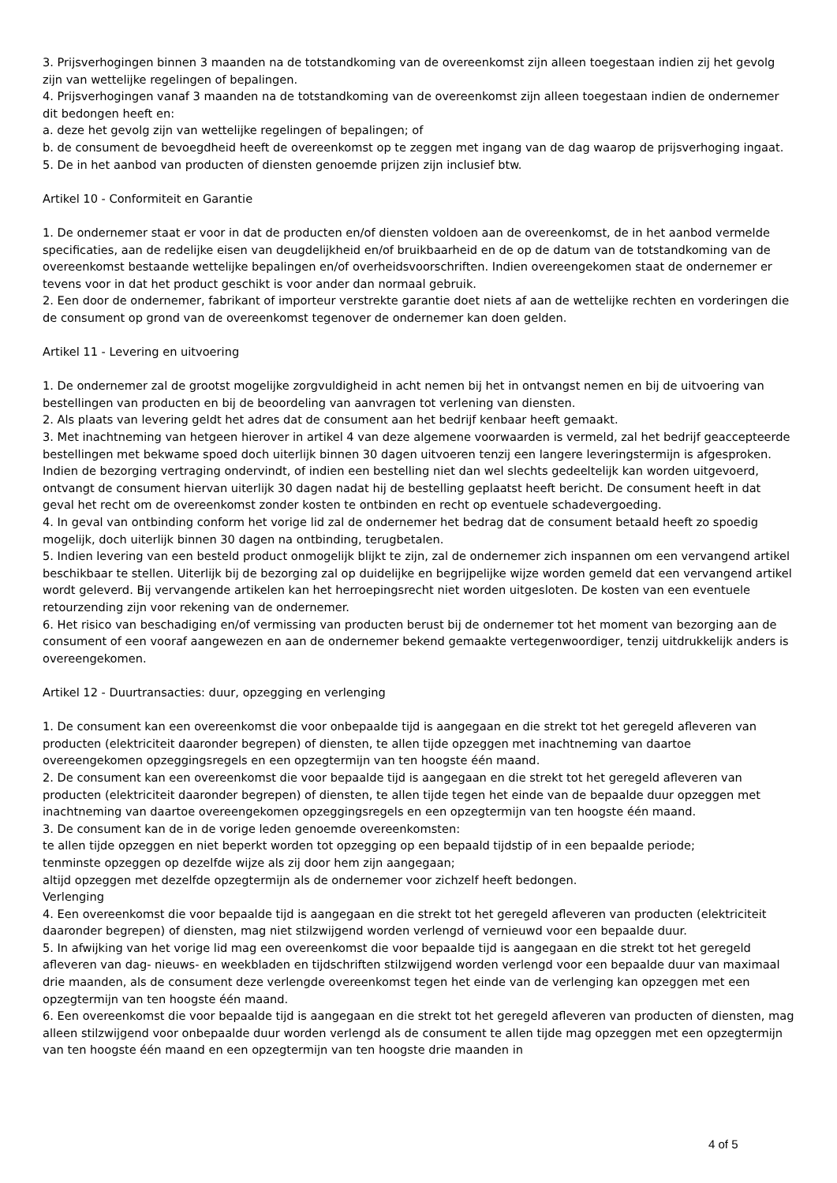3. Prijsverhogingen binnen 3 maanden na de totstandkoming van de overeenkomst zijn alleen toegestaan indien zij het gevolg zijn van wettelijke regelingen of bepalingen.
4. Prijsverhogingen vanaf 3 maanden na de totstandkoming van de overeenkomst zijn alleen toegestaan indien de ondernemer dit bedongen heeft en:
a. deze het gevolg zijn van wettelijke regelingen of bepalingen; of
b. de consument de bevoegdheid heeft de overeenkomst op te zeggen met ingang van de dag waarop de prijsverhoging ingaat.
5. De in het aanbod van producten of diensten genoemde prijzen zijn inclusief btw.
Artikel 10 - Conformiteit en Garantie
1. De ondernemer staat er voor in dat de producten en/of diensten voldoen aan de overeenkomst, de in het aanbod vermelde specificaties, aan de redelijke eisen van deugdelijkheid en/of bruikbaarheid en de op de datum van de totstandkoming van de overeenkomst bestaande wettelijke bepalingen en/of overheidsvoorschriften. Indien overeengekomen staat de ondernemer er tevens voor in dat het product geschikt is voor ander dan normaal gebruik.
2. Een door de ondernemer, fabrikant of importeur verstrekte garantie doet niets af aan de wettelijke rechten en vorderingen die de consument op grond van de overeenkomst tegenover de ondernemer kan doen gelden.
Artikel 11 - Levering en uitvoering
1. De ondernemer zal de grootst mogelijke zorgvuldigheid in acht nemen bij het in ontvangst nemen en bij de uitvoering van bestellingen van producten en bij de beoordeling van aanvragen tot verlening van diensten.
2. Als plaats van levering geldt het adres dat de consument aan het bedrijf kenbaar heeft gemaakt.
3. Met inachtneming van hetgeen hierover in artikel 4 van deze algemene voorwaarden is vermeld, zal het bedrijf geaccepteerde bestellingen met bekwame spoed doch uiterlijk binnen 30 dagen uitvoeren tenzij een langere leveringstermijn is afgesproken. Indien de bezorging vertraging ondervindt, of indien een bestelling niet dan wel slechts gedeeltelijk kan worden uitgevoerd, ontvangt de consument hiervan uiterlijk 30 dagen nadat hij de bestelling geplaatst heeft bericht. De consument heeft in dat geval het recht om de overeenkomst zonder kosten te ontbinden en recht op eventuele schadevergoeding.
4. In geval van ontbinding conform het vorige lid zal de ondernemer het bedrag dat de consument betaald heeft zo spoedig mogelijk, doch uiterlijk binnen 30 dagen na ontbinding, terugbetalen.
5. Indien levering van een besteld product onmogelijk blijkt te zijn, zal de ondernemer zich inspannen om een vervangend artikel beschikbaar te stellen. Uiterlijk bij de bezorging zal op duidelijke en begrijpelijke wijze worden gemeld dat een vervangend artikel wordt geleverd. Bij vervangende artikelen kan het herroepingsrecht niet worden uitgesloten. De kosten van een eventuele retourzending zijn voor rekening van de ondernemer.
6. Het risico van beschadiging en/of vermissing van producten berust bij de ondernemer tot het moment van bezorging aan de consument of een vooraf aangewezen en aan de ondernemer bekend gemaakte vertegenwoordiger, tenzij uitdrukkelijk anders is overeengekomen.
Artikel 12 - Duurtransacties: duur, opzegging en verlenging
1. De consument kan een overeenkomst die voor onbepaalde tijd is aangegaan en die strekt tot het geregeld afleveren van producten (elektriciteit daaronder begrepen) of diensten, te allen tijde opzeggen met inachtneming van daartoe overeengekomen opzeggingsregels en een opzegtermijn van ten hoogste één maand.
2. De consument kan een overeenkomst die voor bepaalde tijd is aangegaan en die strekt tot het geregeld afleveren van producten (elektriciteit daaronder begrepen) of diensten, te allen tijde tegen het einde van de bepaalde duur opzeggen met inachtneming van daartoe overeengekomen opzeggingsregels en een opzegtermijn van ten hoogste één maand.
3. De consument kan de in de vorige leden genoemde overeenkomsten:
te allen tijde opzeggen en niet beperkt worden tot opzegging op een bepaald tijdstip of in een bepaalde periode;
tenminste opzeggen op dezelfde wijze als zij door hem zijn aangegaan;
altijd opzeggen met dezelfde opzegtermijn als de ondernemer voor zichzelf heeft bedongen.
Verlenging
4. Een overeenkomst die voor bepaalde tijd is aangegaan en die strekt tot het geregeld afleveren van producten (elektriciteit daaronder begrepen) of diensten, mag niet stilzwijgend worden verlengd of vernieuwd voor een bepaalde duur.
5. In afwijking van het vorige lid mag een overeenkomst die voor bepaalde tijd is aangegaan en die strekt tot het geregeld afleveren van dag- nieuws- en weekbladen en tijdschriften stilzwijgend worden verlengd voor een bepaalde duur van maximaal drie maanden, als de consument deze verlengde overeenkomst tegen het einde van de verlenging kan opzeggen met een opzegtermijn van ten hoogste één maand.
6. Een overeenkomst die voor bepaalde tijd is aangegaan en die strekt tot het geregeld afleveren van producten of diensten, mag alleen stilzwijgend voor onbepaalde duur worden verlengd als de consument te allen tijde mag opzeggen met een opzegtermijn van ten hoogste één maand en een opzegtermijn van ten hoogste drie maanden in
4 of 5